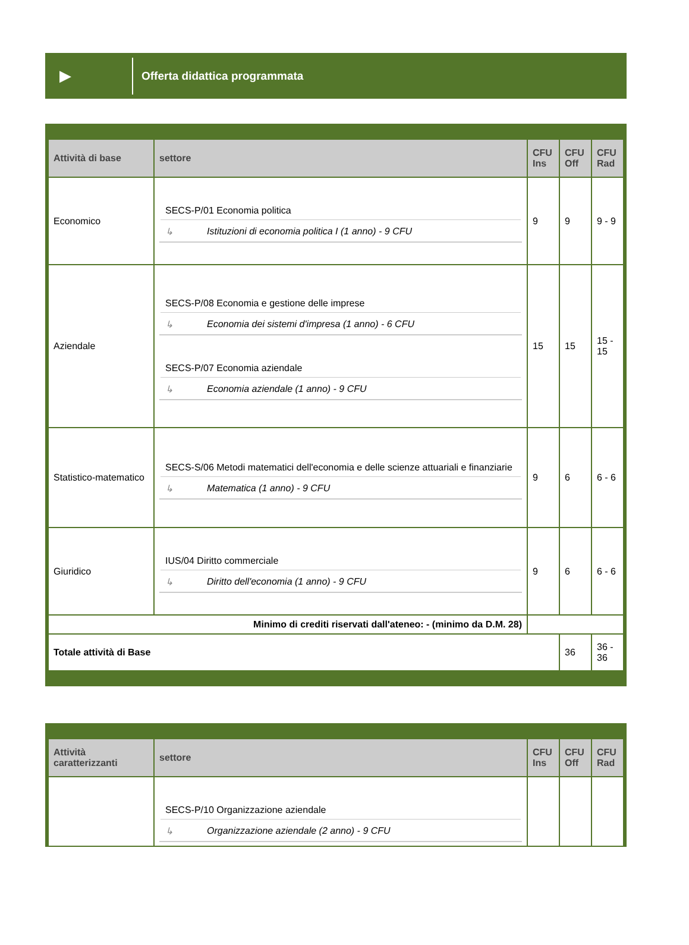▶
Offerta didattica programmata
| Attività di base | settore | CFU Ins | CFU Off | CFU Rad |
| --- | --- | --- | --- | --- |
| Economico | SECS-P/01 Economia politica ↳ Istituzioni di economia politica I (1 anno) - 9 CFU | 9 | 9 | 9 - 9 |
| Aziendale | SECS-P/08 Economia e gestione delle imprese ↳ Economia dei sistemi d'impresa (1 anno) - 6 CFU SECS-P/07 Economia aziendale ↳ Economia aziendale (1 anno) - 9 CFU | 15 | 15 | 15 - 15 |
| Statistico-matematico | SECS-S/06 Metodi matematici dell'economia e delle scienze attuariali e finanziarie ↳ Matematica (1 anno) - 9 CFU | 9 | 6 | 6 - 6 |
| Giuridico | IUS/04 Diritto commerciale ↳ Diritto dell'economia (1 anno) - 9 CFU | 9 | 6 | 6 - 6 |
| Minimo di crediti riservati dall'ateneo: - (minimo da D.M. 28) | | | | |
| Totale attività di Base | | | 36 | 36 - 36 |
| Attività caratterizzanti | settore | CFU Ins | CFU Off | CFU Rad |
| --- | --- | --- | --- | --- |
| | SECS-P/10 Organizzazione aziendale ↳ Organizzazione aziendale (2 anno) - 9 CFU | | | |